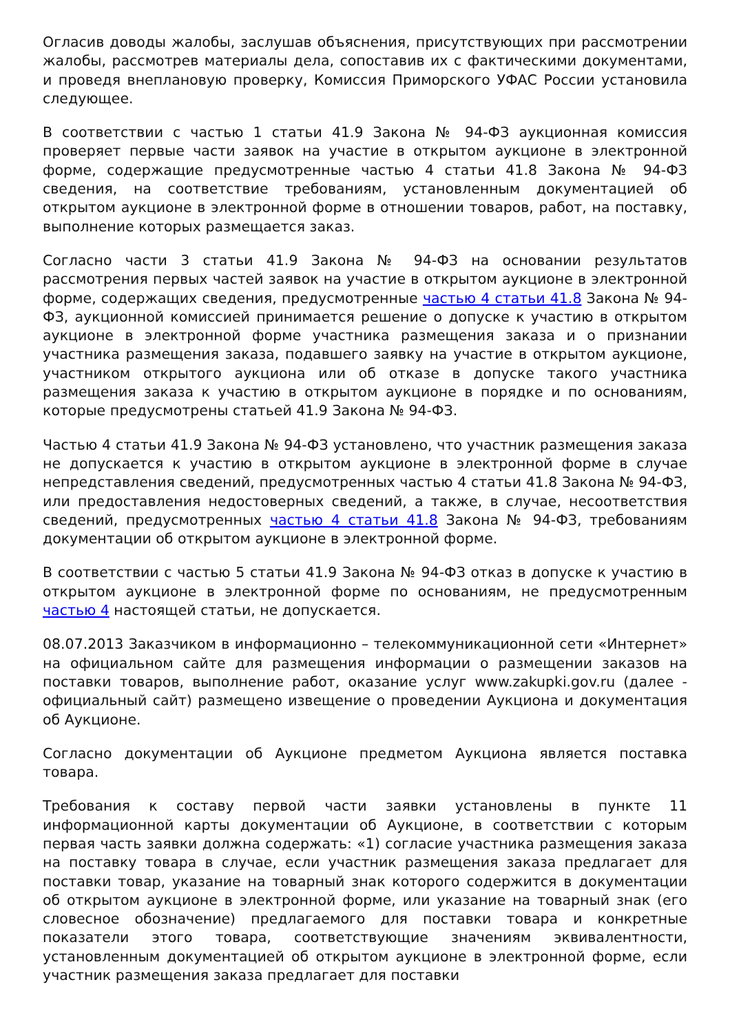Огласив доводы жалобы, заслушав объяснения, присутствующих при рассмотрении жалобы, рассмотрев материалы дела, сопоставив их с фактическими документами, и проведя внеплановую проверку, Комиссия Приморского УФАС России установила следующее.
В соответствии с частью 1 статьи 41.9 Закона № 94-ФЗ аукционная комиссия проверяет первые части заявок на участие в открытом аукционе в электронной форме, содержащие предусмотренные частью 4 статьи 41.8 Закона № 94-ФЗ сведения, на соответствие требованиям, установленным документацией об открытом аукционе в электронной форме в отношении товаров, работ, на поставку, выполнение которых размещается заказ.
Согласно части 3 статьи 41.9 Закона № 94-ФЗ на основании результатов рассмотрения первых частей заявок на участие в открытом аукционе в электронной форме, содержащих сведения, предусмотренные частью 4 статьи 41.8 Закона № 94-ФЗ, аукционной комиссией принимается решение о допуске к участию в открытом аукционе в электронной форме участника размещения заказа и о признании участника размещения заказа, подавшего заявку на участие в открытом аукционе, участником открытого аукциона или об отказе в допуске такого участника размещения заказа к участию в открытом аукционе в порядке и по основаниям, которые предусмотрены статьей 41.9 Закона № 94-ФЗ.
Частью 4 статьи 41.9 Закона № 94-ФЗ установлено, что участник размещения заказа не допускается к участию в открытом аукционе в электронной форме в случае непредставления сведений, предусмотренных частью 4 статьи 41.8 Закона № 94-ФЗ, или предоставления недостоверных сведений, а также, в случае, несоответствия сведений, предусмотренных частью 4 статьи 41.8 Закона № 94-ФЗ, требованиям документации об открытом аукционе в электронной форме.
В соответствии с частью 5 статьи 41.9 Закона № 94-ФЗ отказ в допуске к участию в открытом аукционе в электронной форме по основаниям, не предусмотренным частью 4 настоящей статьи, не допускается.
08.07.2013 Заказчиком в информационно – телекоммуникационной сети «Интернет» на официальном сайте для размещения информации о размещении заказов на поставки товаров, выполнение работ, оказание услуг www.zakupki.gov.ru (далее - официальный сайт) размещено извещение о проведении Аукциона и документация об Аукционе.
Согласно документации об Аукционе предметом Аукциона является поставка товара.
Требования к составу первой части заявки установлены в пункте 11 информационной карты документации об Аукционе, в соответствии с которым первая часть заявки должна содержать: «1) согласие участника размещения заказа на поставку товара в случае, если участник размещения заказа предлагает для поставки товар, указание на товарный знак которого содержится в документации об открытом аукционе в электронной форме, или указание на товарный знак (его словесное обозначение) предлагаемого для поставки товара и конкретные показатели этого товара, соответствующие значениям эквивалентности, установленным документацией об открытом аукционе в электронной форме, если участник размещения заказа предлагает для поставки